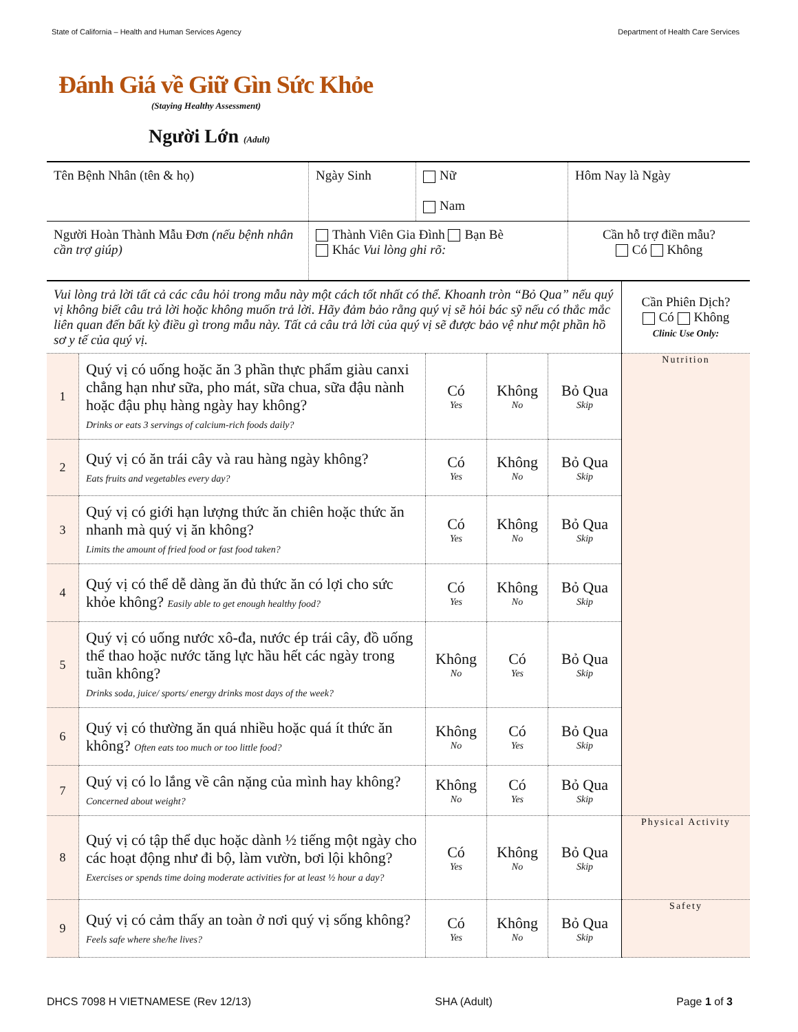State of California – Health and Human Services Agency Department of Health Care Services
Đánh Giá về Giữ Gìn Sức Khỏe
(Staying Healthy Assessment)
Người Lớn (Adult)
| Tên Bệnh Nhân (tên & họ) | Ngày Sinh | Nữ Nam | Hôm Nay là Ngày |
| Người Hoàn Thành Mẫu Đơn (nếu bệnh nhân cần trợ giúp) | Thành Viên Gia Đình Bạn Bè Khác Vui lòng ghi rõ: | | Cần hỗ trợ điền mẫu? Có Không |
| Vui lòng trả lời tất cả các câu hỏi trong mẫu này một cách tốt nhất có thể. Khoanh tròn “Bỏ Qua” nếu quý vị không biết câu trả lời hoặc không muốn trả lời. Hãy đảm bảo rằng quý vị sẽ hỏi bác sỹ nếu có thắc mắc liên quan đến bất kỳ điều gì trong mẫu này. Tất cả câu trả lời của quý vị sẽ được bảo vệ như một phần hồ sơ y tế của quý vị. | | | | | Cần Phiên Dịch? Có Không Clinic Use Only: |
| 1 | Quý vị có uống hoặc ăn 3 phần thực phẩm giàu canxi chẳng hạn như sữa, pho mát, sữa chua, sữa đậu nành hoặc đậu phụ hàng ngày hay không? Drinks or eats 3 servings of calcium-rich foods daily? | Có Yes | Không No | Bỏ Qua Skip | Nutrition |
| 2 | Quý vị có ăn trái cây và rau hàng ngày không? Eats fruits and vegetables every day? | Có Yes | Không No | Bỏ Qua Skip | |
| 3 | Quý vị có giới hạn lượng thức ăn chiên hoặc thức ăn nhanh mà quý vị ăn không? Limits the amount of fried food or fast food taken? | Có Yes | Không No | Bỏ Qua Skip | |
| 4 | Quý vị có thể dễ dàng ăn đủ thức ăn có lợi cho sức khỏe không? Easily able to get enough healthy food? | Có Yes | Không No | Bỏ Qua Skip | |
| 5 | Quý vị có uống nước xô-đa, nước ép trái cây, đồ uống thể thao hoặc nước tăng lực hầu hết các ngày trong tuần không? Drinks soda, juice/ sports/ energy drinks most days of the week? | Không No | Có Yes | Bỏ Qua Skip | |
| 6 | Quý vị có thường ăn quá nhiều hoặc quá ít thức ăn không? Often eats too much or too little food? | Không No | Có Yes | Bỏ Qua Skip | |
| 7 | Quý vị có lo lắng về cân nặng của mình hay không? Concerned about weight? | Không No | Có Yes | Bỏ Qua Skip | |
| 8 | Quý vị có tập thể dục hoặc dành ½ tiếng một ngày cho các hoạt động như đi bộ, làm vườn, bơi lội không? Exercises or spends time doing moderate activities for at least ½ hour a day? | Có Yes | Không No | Bỏ Qua Skip | Physical Activity |
| 9 | Quý vị có cảm thấy an toàn ở nơi quý vị sống không? Feels safe where she/he lives? | Có Yes | Không No | Bỏ Qua Skip | Safety |
DHCS 7098 H VIETNAMESE (Rev 12/13) SHA (Adult) Page 1 of 3